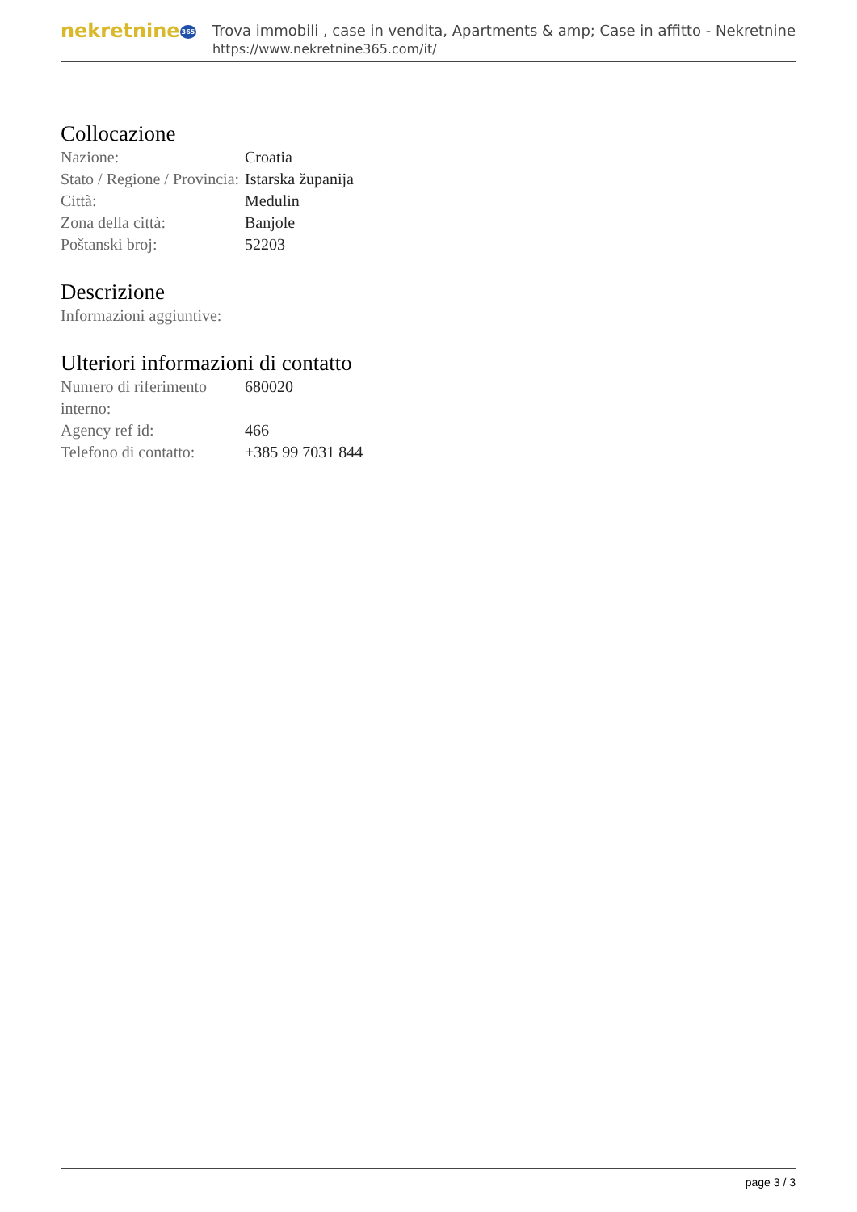nekretnine365
Trova immobili , case in vendita, Apartments & amp; Case in affitto - Nekretnine
https://www.nekretnine365.com/it/
Collocazione
| Nazione: | Croatia |
| Stato / Regione / Provincia: | Istarska županija |
| Città: | Medulin |
| Zona della città: | Banjole |
| Poštanski broj: | 52203 |
Descrizione
| Informazioni aggiuntive: |
Ulteriori informazioni di contatto
| Numero di riferimento interno: | 680020 |
| Agency ref id: | 466 |
| Telefono di contatto: | +385 99 7031 844 |
page 3 / 3